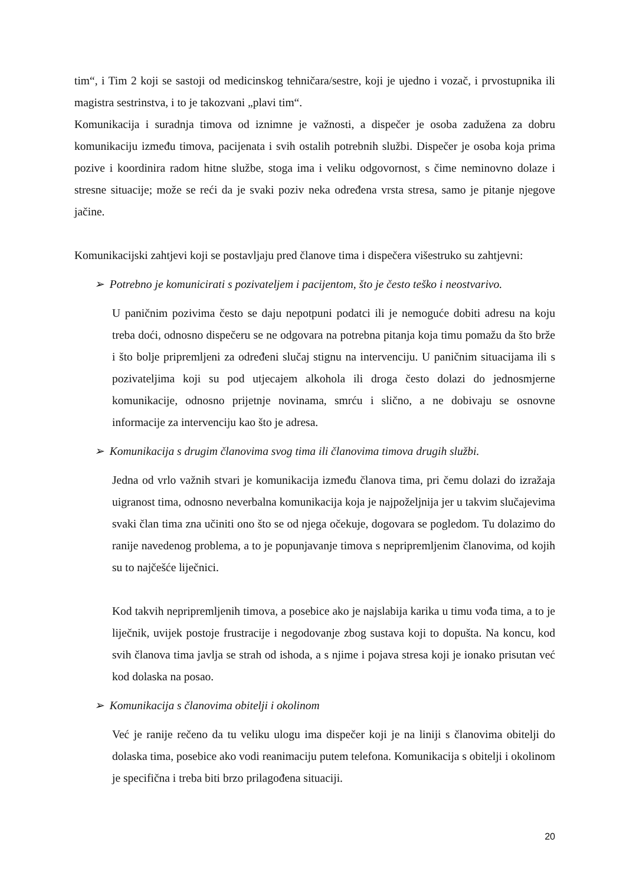tim“, i Tim 2 koji se sastoji od medicinskog tehničara/sestre, koji je ujedno i vozač, i prvostupnika ili magistra sestrinstva, i to je takozvani „plavi tim“.
Komunikacija i suradnja timova od iznimne je važnosti, a dispečer je osoba zadužena za dobru komunikaciju između timova, pacijenata i svih ostalih potrebnih službi. Dispečer je osoba koja prima pozive i koordinira radom hitne službe, stoga ima i veliku odgovornost, s čime neminovno dolaze i stresne situacije; može se reći da je svaki poziv neka određena vrsta stresa, samo je pitanje njegove jačine.
Komunikacijski zahtjevi koji se postavljaju pred članove tima i dispečera višestruko su zahtjevni:
➢ Potrebno je komunicirati s pozivateljem i pacijentom, što je često teško i neostvarivo.
U paničnim pozivima često se daju nepotpuni podatci ili je nemoguće dobiti adresu na koju treba doći, odnosno dispečeru se ne odgovara na potrebna pitanja koja timu pomažu da što brže i što bolje pripremljeni za određeni slučaj stignu na intervenciju. U paničnim situacijama ili s pozivateljima koji su pod utjecajem alkohola ili droga često dolazi do jednosmjerne komunikacije, odnosno prijetnje novinama, smrću i slično, a ne dobivaju se osnovne informacije za intervenciju kao što je adresa.
➢ Komunikacija s drugim članovima svog tima ili članovima timova drugih službi.
Jedna od vrlo važnih stvari je komunikacija između članova tima, pri čemu dolazi do izražaja uigranost tima, odnosno neverbalna komunikacija koja je najpoželjnija jer u takvim slučajevima svaki član tima zna učiniti ono što se od njega očekuje, dogovara se pogledom. Tu dolazimo do ranije navedenog problema, a to je popunjavanje timova s nepripremljenim članovima, od kojih su to najčešće liječnici.
Kod takvih nepripremljenih timova, a posebice ako je najslabija karika u timu vođa tima, a to je liječnik, uvijek postoje frustracije i negodovanje zbog sustava koji to dopušta. Na koncu, kod svih članova tima javlja se strah od ishoda, a s njime i pojava stresa koji je ionako prisutan već kod dolaska na posao.
➢ Komunikacija s članovima obitelji i okolinom
Već je ranije rečeno da tu veliku ulogu ima dispečer koji je na liniji s članovima obitelji do dolaska tima, posebice ako vodi reanimaciju putem telefona. Komunikacija s obitelji i okolinom je specifična i treba biti brzo prilagođena situaciji.
20